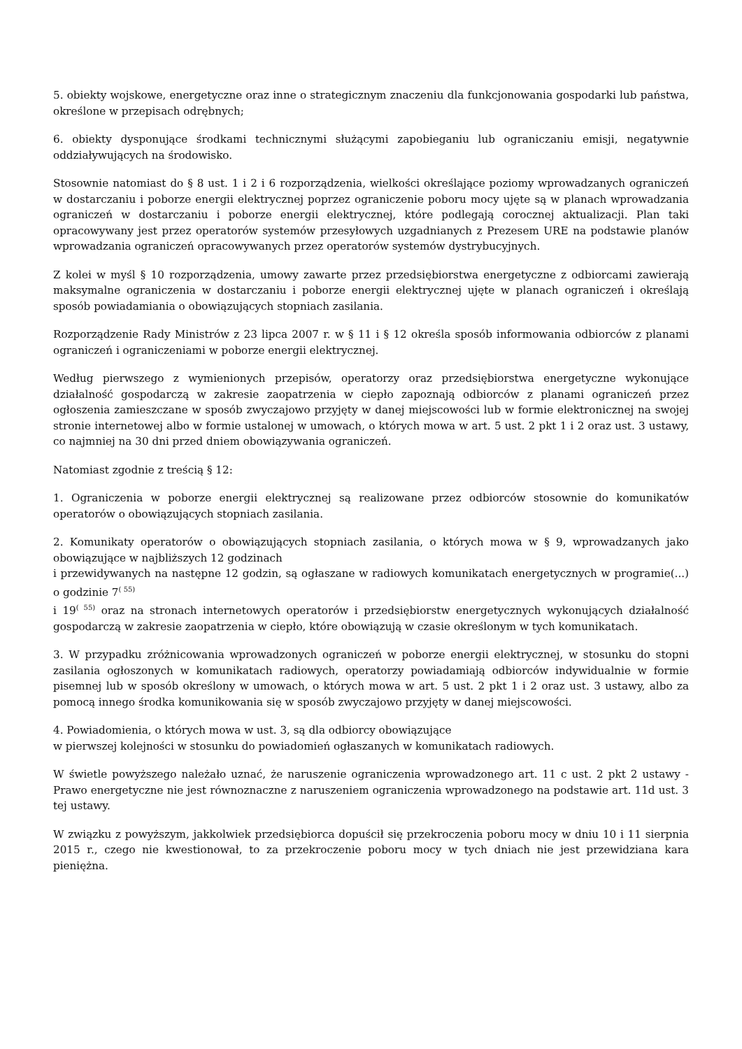5. obiekty wojskowe, energetyczne oraz inne o strategicznym znaczeniu dla funkcjonowania gospodarki lub państwa, określone w przepisach odrębnych;
6. obiekty dysponujące środkami technicznymi służącymi zapobieganiu lub ograniczaniu emisji, negatywnie oddziaływujących na środowisko.
Stosownie natomiast do § 8 ust. 1 i 2 i 6 rozporządzenia, wielkości określające poziomy wprowadzanych ograniczeń w dostarczaniu i poborze energii elektrycznej poprzez ograniczenie poboru mocy ujęte są w planach wprowadzania ograniczeń w dostarczaniu i poborze energii elektrycznej, które podlegają corocznej aktualizacji. Plan taki opracowywany jest przez operatorów systemów przesyłowych uzgadnianych z Prezesem URE na podstawie planów wprowadzania ograniczeń opracowywanych przez operatorów systemów dystrybucyjnych.
Z kolei w myśl § 10 rozporządzenia, umowy zawarte przez przedsiębiorstwa energetyczne z odbiorcami zawierają maksymalne ograniczenia w dostarczaniu i poborze energii elektrycznej ujęte w planach ograniczeń i określają sposób powiadamiania o obowiązujących stopniach zasilania.
Rozporządzenie Rady Ministrów z 23 lipca 2007 r. w § 11 i § 12 określa sposób informowania odbiorców z planami ograniczeń i ograniczeniami w poborze energii elektrycznej.
Według pierwszego z wymienionych przepisów, operatorzy oraz przedsiębiorstwa energetyczne wykonujące działalność gospodarczą w zakresie zaopatrzenia w ciepło zapoznają odbiorców z planami ograniczeń przez ogłoszenia zamieszczane w sposób zwyczajowo przyjęty w danej miejscowości lub w formie elektronicznej na swojej stronie internetowej albo w formie ustalonej w umowach, o których mowa w art. 5 ust. 2 pkt 1 i 2 oraz ust. 3 ustawy, co najmniej na 30 dni przed dniem obowiązywania ograniczeń.
Natomiast zgodnie z treścią § 12:
1. Ograniczenia w poborze energii elektrycznej są realizowane przez odbiorców stosownie do komunikatów operatorów o obowiązujących stopniach zasilania.
2. Komunikaty operatorów o obowiązujących stopniach zasilania, o których mowa w § 9, wprowadzanych jako obowiązujące w najbliższych 12 godzinach
i przewidywanych na następne 12 godzin, są ogłaszane w radiowych komunikatach energetycznych w programie(...) o godzinie 7<sup>( 55)</sup>
i 19<sup>( 55)</sup> oraz na stronach internetowych operatorów i przedsiębiorstw energetycznych wykonujących działalność gospodarczą w zakresie zaopatrzenia w ciepło, które obowiązują w czasie określonym w tych komunikatach.
3. W przypadku zróżnicowania wprowadzonych ograniczeń w poborze energii elektrycznej, w stosunku do stopni zasilania ogłoszonych w komunikatach radiowych, operatorzy powiadamiają odbiorców indywidualnie w formie pisemnej lub w sposób określony w umowach, o których mowa w art. 5 ust. 2 pkt 1 i 2 oraz ust. 3 ustawy, albo za pomocą innego środka komunikowania się w sposób zwyczajowo przyjęty w danej miejscowości.
4. Powiadomienia, o których mowa w ust. 3, są dla odbiorcy obowiązujące
w pierwszej kolejności w stosunku do powiadomień ogłaszanych w komunikatach radiowych.
W świetle powyższego należało uznać, że naruszenie ograniczenia wprowadzonego art. 11 c ust. 2 pkt 2 ustawy - Prawo energetyczne nie jest równoznaczne z naruszeniem ograniczenia wprowadzonego na podstawie art. 11d ust. 3 tej ustawy.
W związku z powyższym, jakkolwiek przedsiębiorca dopuścił się przekroczenia poboru mocy w dniu 10 i 11 sierpnia 2015 r., czego nie kwestionował, to za przekroczenie poboru mocy w tych dniach nie jest przewidziana kara pieniężna.